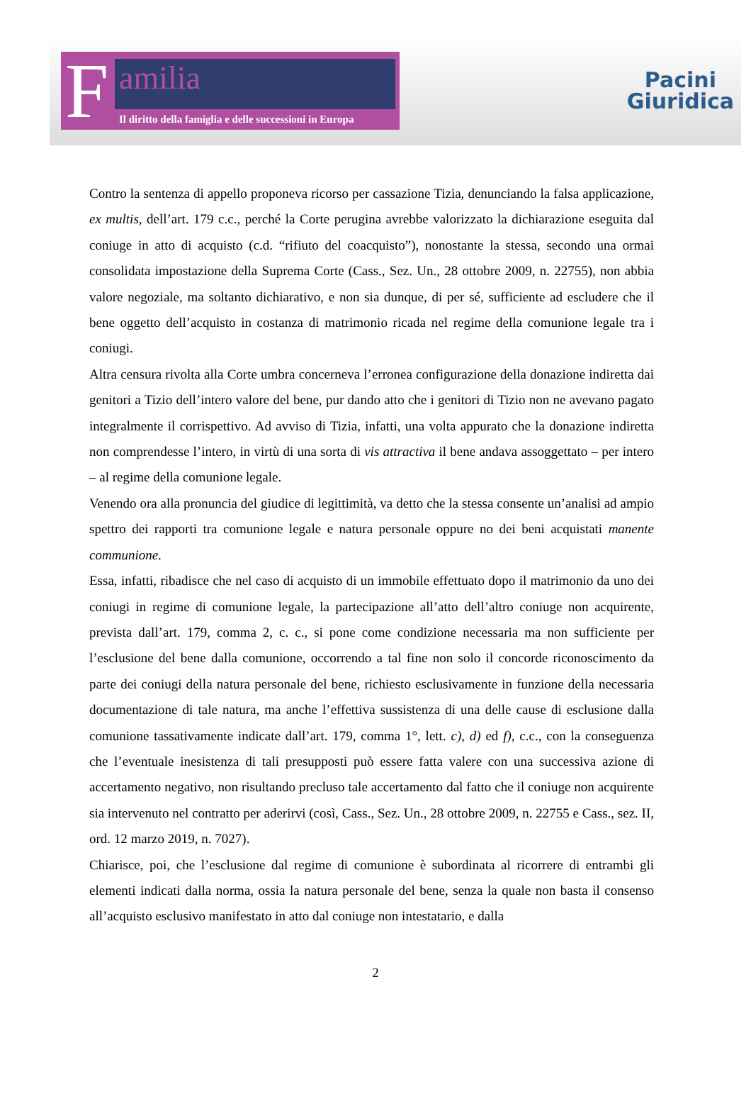F
amilia
Il diritto della famiglia e delle successioni in Europa
Pacini
Giuridica
Contro la sentenza di appello proponeva ricorso per cassazione Tizia, denunciando la falsa applicazione, ex multis, dell’art. 179 c.c., perché la Corte perugina avrebbe valorizzato la dichiarazione eseguita dal coniuge in atto di acquisto (c.d. “rifiuto del coacquisto”), nonostante la stessa, secondo una ormai consolidata impostazione della Suprema Corte (Cass., Sez. Un., 28 ottobre 2009, n. 22755), non abbia valore negoziale, ma soltanto dichiarativo, e non sia dunque, di per sé, sufficiente ad escludere che il bene oggetto dell’acquisto in costanza di matrimonio ricada nel regime della comunione legale tra i coniugi.
Altra censura rivolta alla Corte umbra concerneva l’erronea configurazione della donazione indiretta dai genitori a Tizio dell’intero valore del bene, pur dando atto che i genitori di Tizio non ne avevano pagato integralmente il corrispettivo. Ad avviso di Tizia, infatti, una volta appurato che la donazione indiretta non comprendesse l’intero, in virtù di una sorta di vis attractiva il bene andava assoggettato – per intero – al regime della comunione legale.
Venendo ora alla pronuncia del giudice di legittimità, va detto che la stessa consente un’analisi ad ampio spettro dei rapporti tra comunione legale e natura personale oppure no dei beni acquistati manente communione.
Essa, infatti, ribadisce che nel caso di acquisto di un immobile effettuato dopo il matrimonio da uno dei coniugi in regime di comunione legale, la partecipazione all’atto dell’altro coniuge non acquirente, prevista dall’art. 179, comma 2, c. c., si pone come condizione necessaria ma non sufficiente per l’esclusione del bene dalla comunione, occorrendo a tal fine non solo il concorde riconoscimento da parte dei coniugi della natura personale del bene, richiesto esclusivamente in funzione della necessaria documentazione di tale natura, ma anche l’effettiva sussistenza di una delle cause di esclusione dalla comunione tassativamente indicate dall’art. 179, comma 1°, lett. c), d) ed f), c.c., con la conseguenza che l’eventuale inesistenza di tali presupposti può essere fatta valere con una successiva azione di accertamento negativo, non risultando precluso tale accertamento dal fatto che il coniuge non acquirente sia intervenuto nel contratto per aderirvi (così, Cass., Sez. Un., 28 ottobre 2009, n. 22755 e Cass., sez. II, ord. 12 marzo 2019, n. 7027).
Chiarisce, poi, che l’esclusione dal regime di comunione è subordinata al ricorrere di entrambi gli elementi indicati dalla norma, ossia la natura personale del bene, senza la quale non basta il consenso all’acquisto esclusivo manifestato in atto dal coniuge non intestatario, e dalla
2